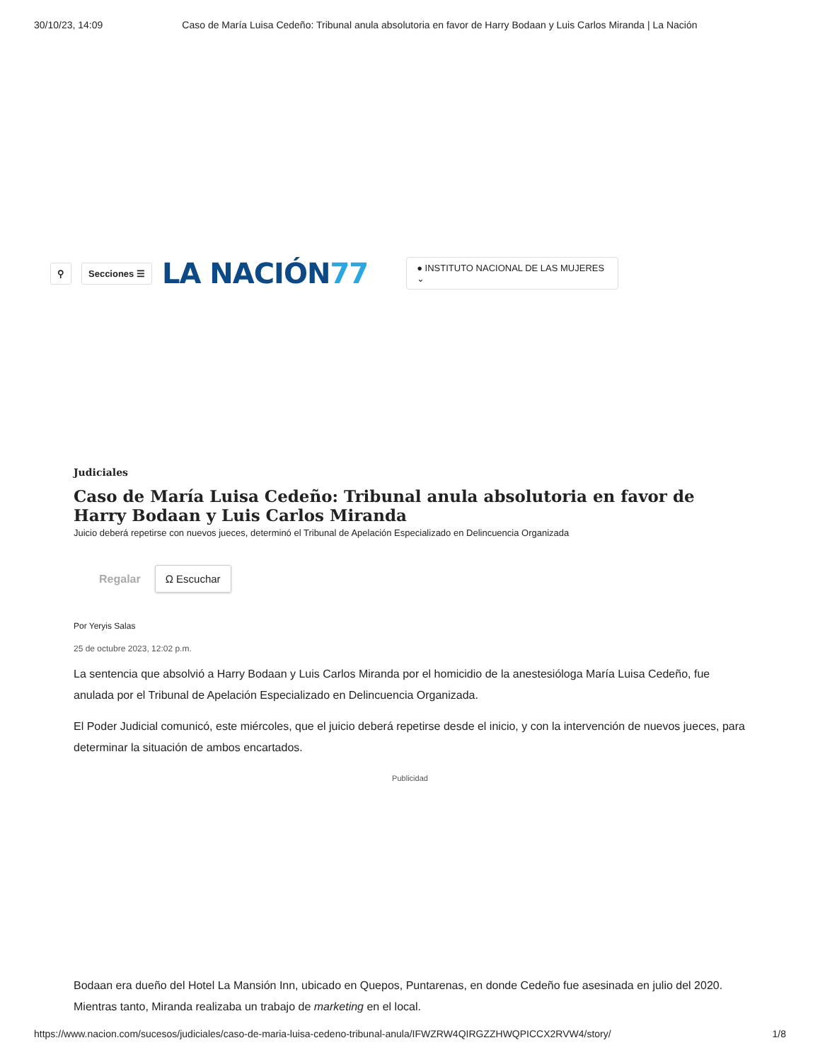30/10/23, 14:09 Caso de María Luisa Cedeño: Tribunal anula absolutoria en favor de Harry Bodaan y Luis Carlos Miranda | La Nación
⚲ Secciones ☰ LA NACIÓN77 ● INSTITUTO NACIONAL DE LAS MUJERES ⌄
Judiciales
Caso de María Luisa Cedeño: Tribunal anula absolutoria en favor de Harry Bodaan y Luis Carlos Miranda
Juicio deberá repetirse con nuevos jueces, determinó el Tribunal de Apelación Especializado en Delincuencia Organizada
Regalar Ω Escuchar
Por Yeryis Salas
25 de octubre 2023, 12:02 p.m.
La sentencia que absolvió a Harry Bodaan y Luis Carlos Miranda por el homicidio de la anestesióloga María Luisa Cedeño, fue anulada por el Tribunal de Apelación Especializado en Delincuencia Organizada.
El Poder Judicial comunicó, este miércoles, que el juicio deberá repetirse desde el inicio, y con la intervención de nuevos jueces, para determinar la situación de ambos encartados.
Publicidad
Bodaan era dueño del Hotel La Mansión Inn, ubicado en Quepos, Puntarenas, en donde Cedeño fue asesinada en julio del 2020. Mientras tanto, Miranda realizaba un trabajo de marketing en el local.
https://www.nacion.com/sucesos/judiciales/caso-de-maria-luisa-cedeno-tribunal-anula/IFWZRW4QIRGZZHWQPICCX2RVW4/story/ 1/8